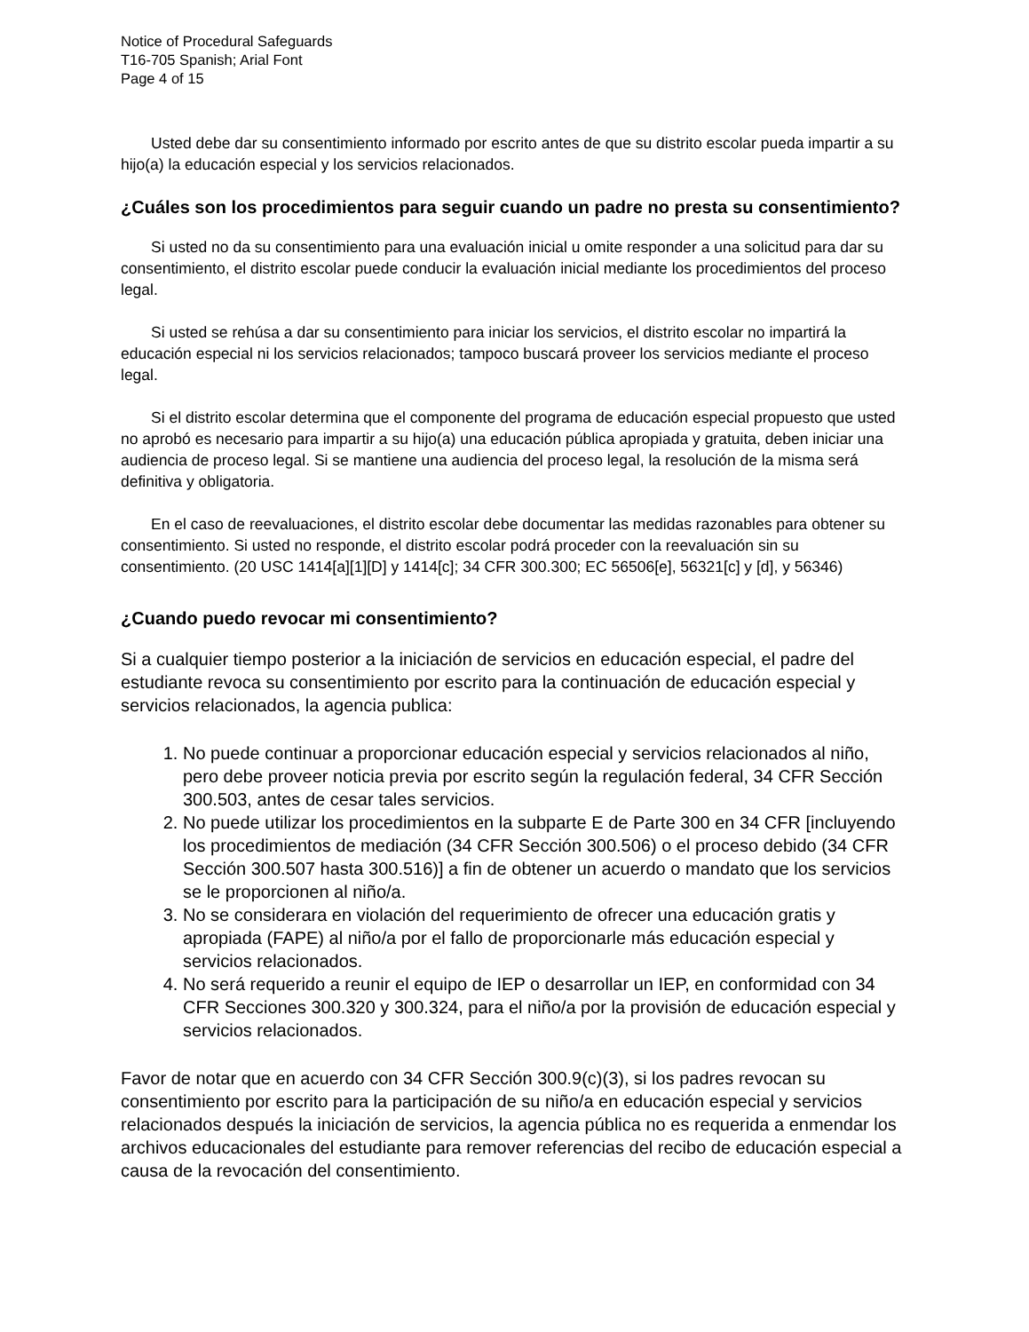Notice of Procedural Safeguards
T16-705 Spanish; Arial Font
Page 4 of 15
Usted debe dar su consentimiento informado por escrito antes de que su distrito escolar pueda impartir a su hijo(a) la educación especial y los servicios relacionados.
¿Cuáles son los procedimientos para seguir cuando un padre no presta su consentimiento?
Si usted no da su consentimiento para una evaluación inicial u omite responder a una solicitud para dar su consentimiento, el distrito escolar puede conducir la evaluación inicial mediante los procedimientos del proceso legal.
Si usted se rehúsa a dar su consentimiento para iniciar los servicios, el distrito escolar no impartirá la educación especial ni los servicios relacionados; tampoco buscará proveer los servicios mediante el proceso legal.
Si el distrito escolar determina que el componente del programa de educación especial propuesto que usted no aprobó es necesario para impartir a su hijo(a) una educación pública apropiada y gratuita, deben iniciar una audiencia de proceso legal. Si se mantiene una audiencia del proceso legal, la resolución de la misma será definitiva y obligatoria.
En el caso de reevaluaciones, el distrito escolar debe documentar las medidas razonables para obtener su consentimiento. Si usted no responde, el distrito escolar podrá proceder con la reevaluación sin su consentimiento. (20 USC 1414[a][1][D] y 1414[c]; 34 CFR 300.300; EC 56506[e], 56321[c] y [d], y 56346)
¿Cuando puedo revocar mi consentimiento?
Si a cualquier tiempo posterior a la iniciación de servicios en educación especial, el padre del estudiante revoca su consentimiento por escrito para la continuación de educación especial y servicios relacionados, la agencia publica:
1. No puede continuar a proporcionar educación especial y servicios relacionados al niño, pero debe proveer noticia previa por escrito según la regulación federal, 34 CFR Sección 300.503, antes de cesar tales servicios.
2. No puede utilizar los procedimientos en la subparte E de Parte 300 en 34 CFR [incluyendo los procedimientos de mediación (34 CFR Sección 300.506) o el proceso debido (34 CFR Sección 300.507 hasta 300.516)] a fin de obtener un acuerdo o mandato que los servicios se le proporcionen al niño/a.
3. No se considerara en violación del requerimiento de ofrecer una educación gratis y apropiada (FAPE) al niño/a por el fallo de proporcionarle más educación especial y servicios relacionados.
4. No será requerido a reunir el equipo de IEP o desarrollar un IEP, en conformidad con 34 CFR Secciones 300.320 y 300.324, para el niño/a por la provisión de educación especial y servicios relacionados.
Favor de notar que en acuerdo con 34 CFR Sección 300.9(c)(3), si los padres revocan su consentimiento por escrito para la participación de su niño/a en educación especial y servicios relacionados después la iniciación de servicios, la agencia pública no es requerida a enmendar los archivos educacionales del estudiante para remover referencias del recibo de educación especial a causa de la revocación del consentimiento.